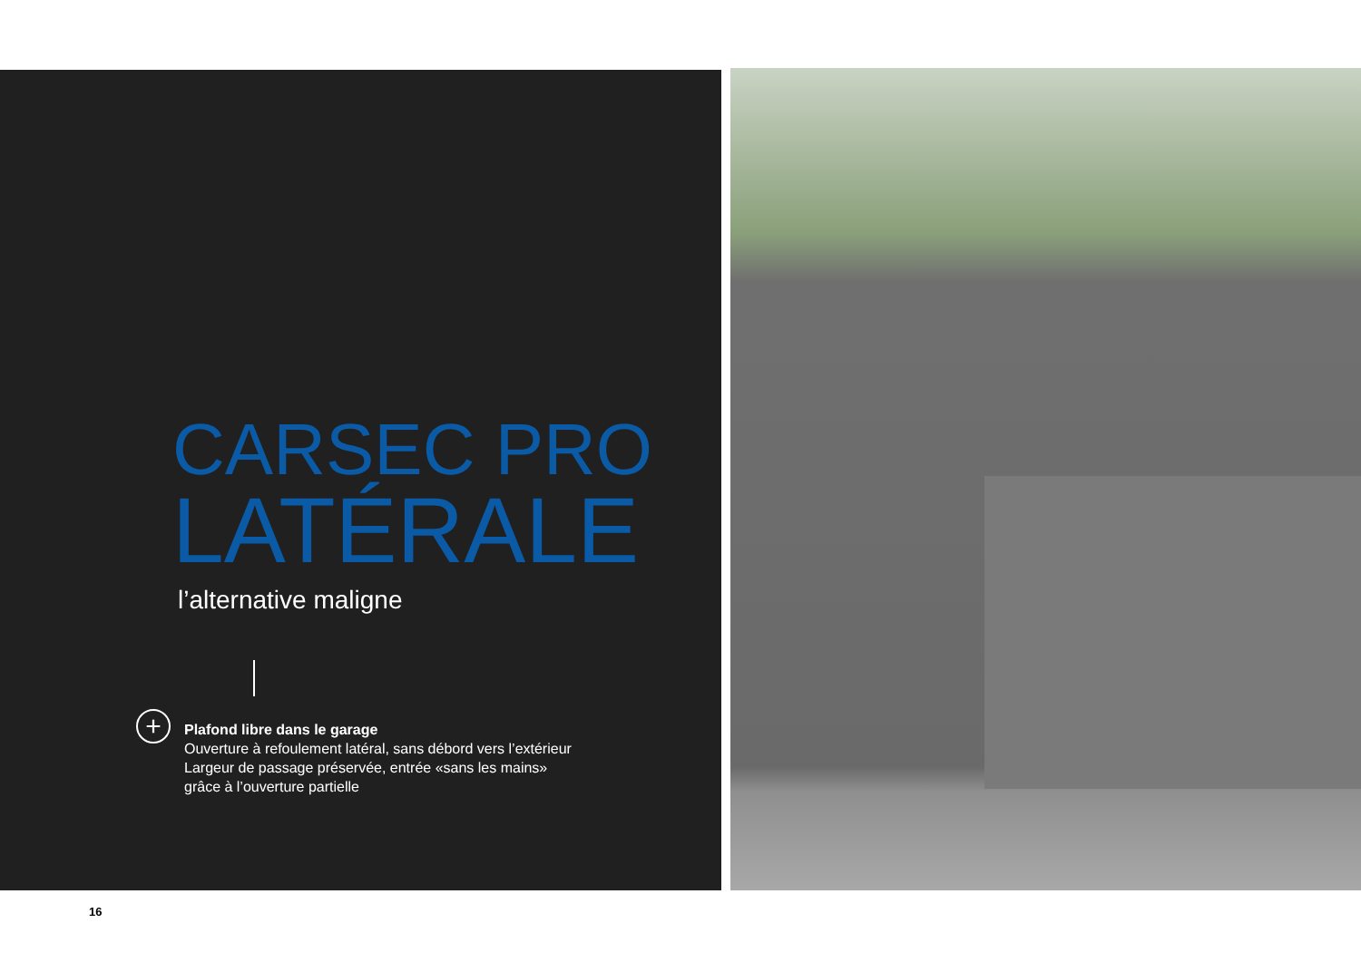CARSEC PRO
LATÉRALE
l’alternative maligne
+
Plafond libre dans le garage
Ouverture à refoulement latéral, sans débord vers l’extérieur
Largeur de passage préservée, entrée «sans les mains»
grâce à l’ouverture partielle
16